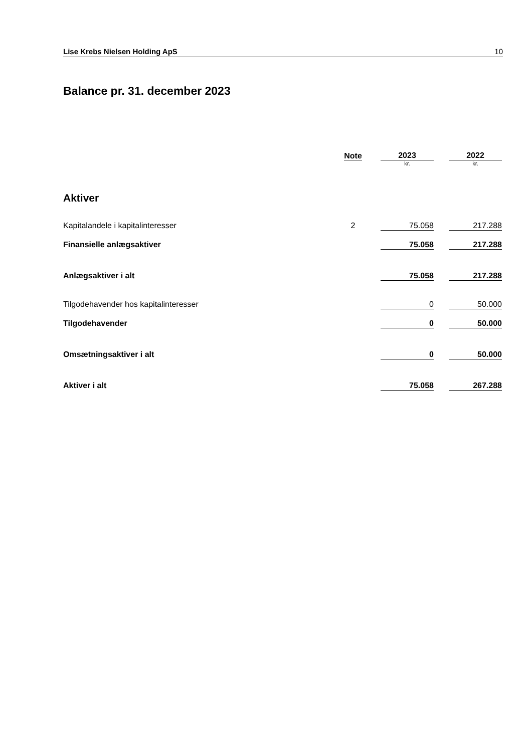Lise Krebs Nielsen Holding ApS 10
Balance pr. 31. december 2023
| | Note | | 2023 | | 2022 |
| --- | --- | --- | --- | --- | --- |
| | | | kr. | | kr. |
| Aktiver | | | | | |
| Kapitalandele i kapitalinteresser | 2 | | 75.058 | | 217.288 |
| Finansielle anlægsaktiver | | | 75.058 | | 217.288 |
| Anlægsaktiver i alt | | | 75.058 | | 217.288 |
| Tilgodehavender hos kapitalinteresser | | | 0 | | 50.000 |
| Tilgodehavender | | | 0 | | 50.000 |
| Omsætningsaktiver i alt | | | 0 | | 50.000 |
| Aktiver i alt | | | 75.058 | | 267.288 |